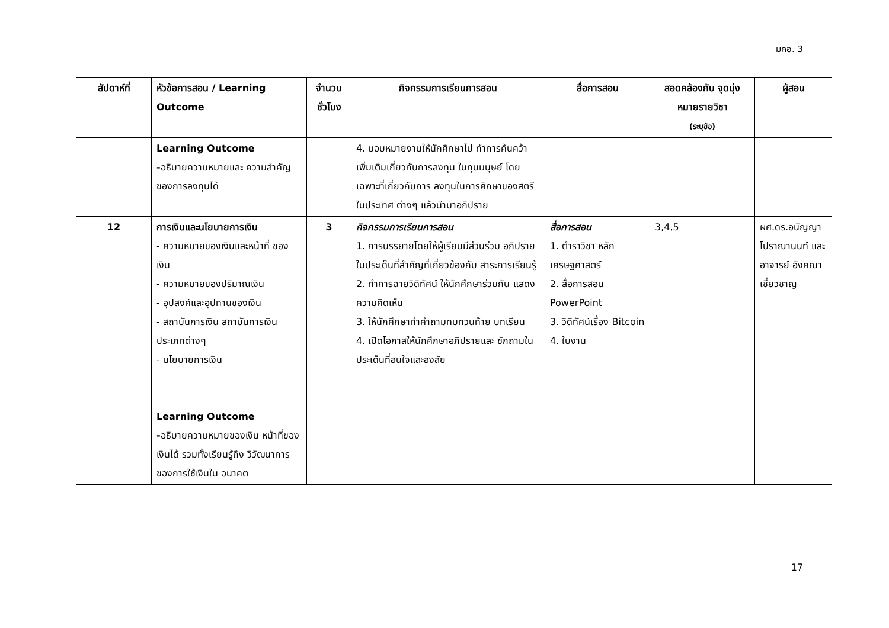มคอ. 3
| สัปดาห์ที่ | หัวข้อการสอน / Learning Outcome | จำนวน ชั่วโมง | กิจกรรมการเรียนการสอน | สื่อการสอน | สอดคล้องกับ จุดมุ่งหมายรายวิชา (ระบุข้อ) | ผู้สอน |
| --- | --- | --- | --- | --- | --- | --- |
| | Learning Outcome - อธิบายความหมายและ ความสำคัญของการลงทุนได้ | | 4. มอบหมายงานให้นักศึกษาไป ทำการค้นคว้าเพิ่มเติมเกี่ยวกับการลงทุน ในทุนมนุษย์ โดยเฉพาะที่เกี่ยวกับการ ลงทุนในการศึกษาของสตรีในประเทศ ต่างๆ แล้วนำมาอภิปราย | | | |
| 12 | การเงินและนโยบายการเงิน - ความหมายของเงินและหน้าที่ ของเงิน - ความหมายของปริมาณเงิน - อุปสงค์และอุปทานของเงิน - สถาบันการเงิน สถาบันการเงิน ประเภทต่างๆ - นโยบายการเงิน Learning Outcome - อธิบายความหมายของเงิน หน้าที่ของเงินได้ รวมทั้งเรียนรู้ถึง วิวัฒนาการของการใช้เงินใน อนาคต | 3 | กิจกรรมการเรียนการสอน 1. การบรรยายโดยให้ผู้เรียนมีส่วนร่วม อภิปรายในประเด็นที่สำคัญที่เกี่ยวข้องกับ สาระการเรียนรู้ 2. ทำการฉายวิดิทัศน์ ให้นักศึกษาร่วมกัน แสดงความคิดเห็น 3. ให้นักศึกษาทำคำถามทบทวนท้าย บทเรียน 4. เปิดโอกาสให้นักศึกษาอภิปรายและ ซักถามในประเด็นที่สนใจและสงสัย | สื่อการสอน 1. ตำราวิชา หลัก เศรษฐศาสตร์ 2. สื่อการสอน PowerPoint 3. วิดิทัศน์เรื่อง Bitcoin 4. ใบงาน | 3,4,5 | ผศ.ดร.อนัญญา โปราณานนท์ และอาจารย์ อังคณา เชี่ยวชาญ |
17